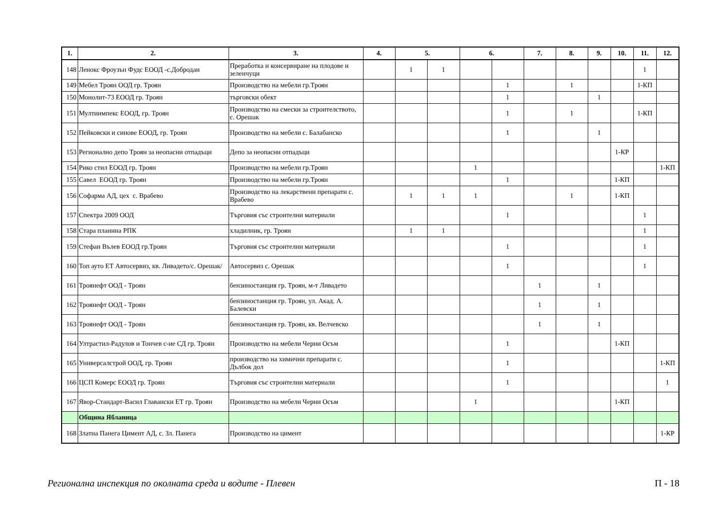| 1. | 2. | 3. | 4. | 5. | | 6. | | 7. | 8. | 9. | 10. | 11. | 12. |
| --- | --- | --- | --- | --- | --- | --- | --- | --- | --- | --- | --- | --- | --- |
| 148 | Ленокс Фроузън Фудс ЕООД -с.Добродан | Преработка и консервиране на плодове и зеленчуци | | 1 | 1 | | | | | | | 1 | |
| 149 | Мебел Троян ООД гр. Троян | Производство на мебели гр.Троян | | | | | 1 | | 1 | | | 1-КП | |
| 150 | Монолит-73 ЕООД гр. Троян | търговски обект | | | | | 1 | | | 1 | | | |
| 151 | Мултиимпекс ЕООД, гр. Троян | Производство на смески за строителството, с. Орешак | | | | | 1 | | 1 | | | 1-КП | |
| 152 | Пейковски и синове ЕООД, гр. Троян | Производство на мебели с. Балабанско | | | | | 1 | | | 1 | | | |
| 153 | Регионално депо Троян за неопасни отпадъци | Депо за неопасни отпадъци | | | | | | | | | 1-КР | | |
| 154 | Рико стил ЕООД гр. Троян | Производство на мебели гр.Троян | | | | 1 | | | | | | | 1-КП |
| 155 | Савел ЕООД гр. Троян | Производство на мебели гр.Троян | | | | | 1 | | | | 1-КП | | |
| 156 | Софарма АД, цех с. Врабево | Производство на лекарствени препарати с. Врабево | | 1 | 1 | 1 | | | 1 | | 1-КП | | |
| 157 | Спектра 2009 ООД | Търговия със строителни материали | | | | | 1 | | | | | 1 | |
| 158 | Стара планина РПК | хладилник, гр. Троян | | 1 | 1 | | | | | | | 1 | |
| 159 | Стефан Вълев ЕООД гр.Троян | Търговия със строителни материали | | | | | 1 | | | | | 1 | |
| 160 | Топ ауто ЕТ Автосервиз, кв. Ливадето/с. Орешак/ | Автосервиз с. Орешак | | | | | 1 | | | | | 1 | |
| 161 | Троянефт ООД - Троян | бензиностанция гр. Троян, м-т Ливадето | | | | | | 1 | | 1 | | | |
| 162 | Троянефт ООД - Троян | бензиностанция гр. Троян, ул. Акад. А. Балевски | | | | | | 1 | | 1 | | | |
| 163 | Троянефт ООД - Троян | бензиностанция гр. Троян, кв. Велчевско | | | | | | 1 | | 1 | | | |
| 164 | Ултрастил-Радулов и Тончев с-ие СД гр. Троян | Производство на мебели Черни Осъм | | | | | 1 | | | | 1-КП | | |
| 165 | Универсалстрой ООД, гр. Троян | производство на химични препарати с. Дълбок дол | | | | | 1 | | | | | | 1-КП |
| 166 | ЦСП Комерс ЕООД гр. Троян | Търговия със строителни материали | | | | | 1 | | | | | | 1 |
| 167 | Явор-Стандарт-Васил Главански ЕТ гр. Троян | Производство на мебели Черни Осъм | | | | 1 | | | | | 1-КП | | |
| | Община Ябланица | | | | | | | | | | | | |
| 168 | Златна Панега Цимент АД, с. Зл. Панега | Производство на цимент | | | | | | | | | | | 1-КР |
Регионална инспекция по околната среда и водите - Плевен П - 18